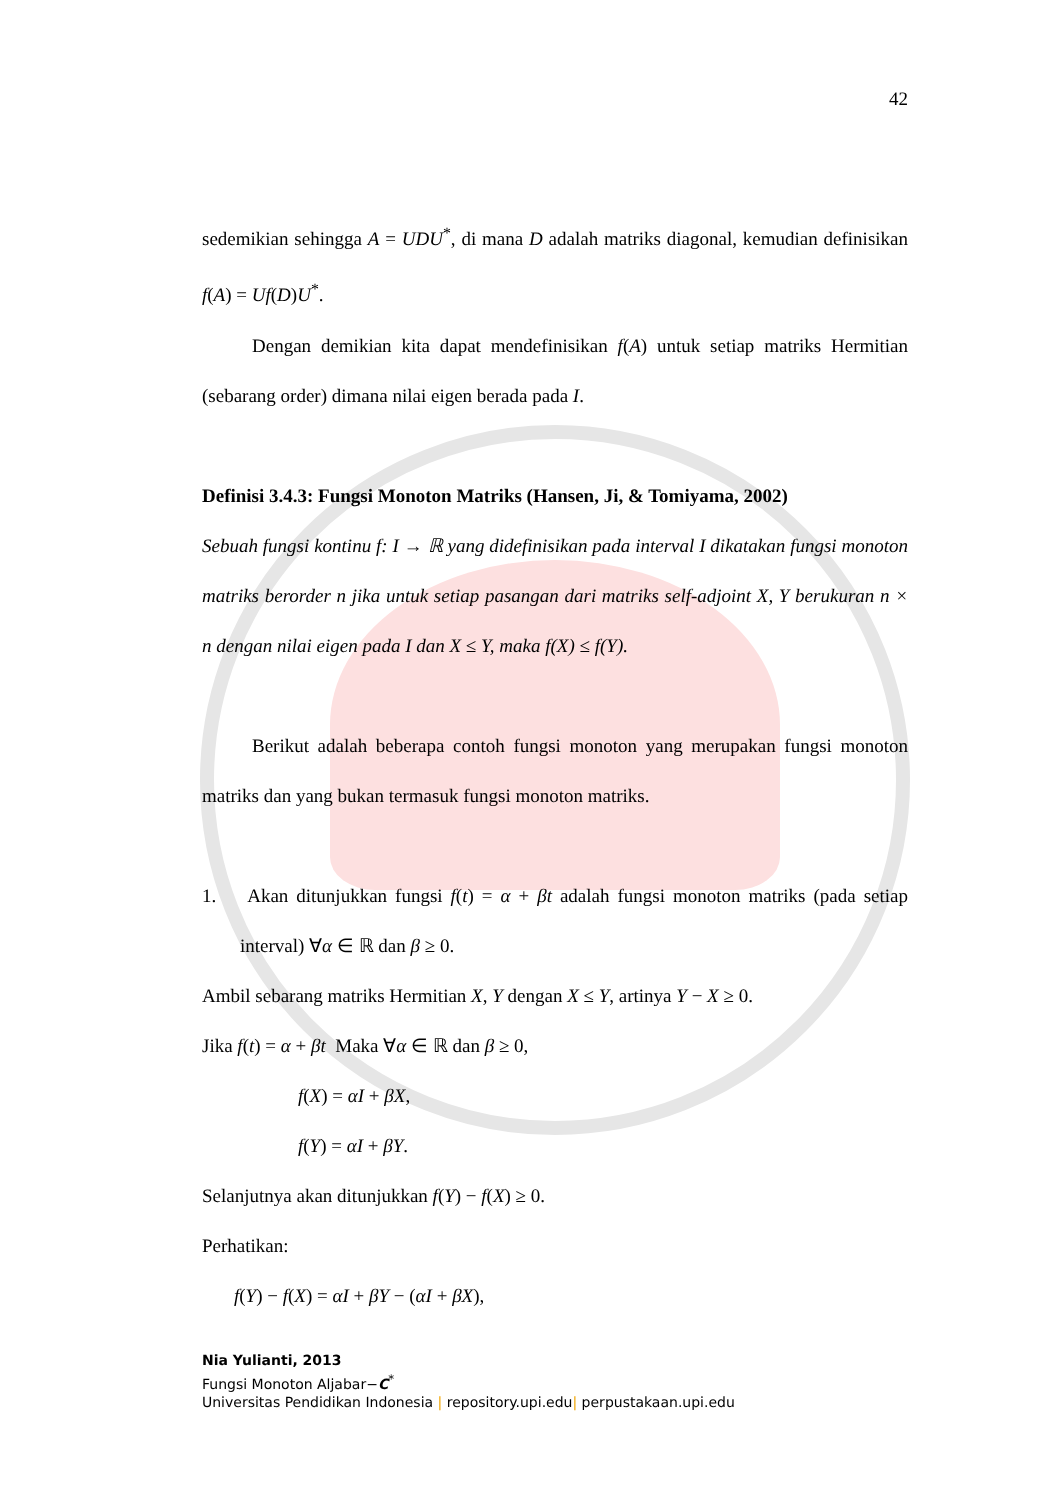42
sedemikian sehingga A = UDU<sup>*</sup>, di mana D adalah matriks diagonal, kemudian definisikan f(A) = Uf(D)U<sup>*</sup>.
Dengan demikian kita dapat mendefinisikan f(A) untuk setiap matriks Hermitian (sebarang order) dimana nilai eigen berada pada I.
Definisi 3.4.3: Fungsi Monoton Matriks (Hansen, Ji, & Tomiyama, 2002)
Sebuah fungsi kontinu f: I → ℝ yang didefinisikan pada interval I dikatakan fungsi monoton matriks berorder n jika untuk setiap pasangan dari matriks self-adjoint X, Y berukuran n × n dengan nilai eigen pada I dan X ≤ Y, maka f(X) ≤ f(Y).
Berikut adalah beberapa contoh fungsi monoton yang merupakan fungsi monoton matriks dan yang bukan termasuk fungsi monoton matriks.
1. Akan ditunjukkan fungsi f(t) = α + βt adalah fungsi monoton matriks (pada setiap interval) ∀α ∈ ℝ dan β ≥ 0.
Ambil sebarang matriks Hermitian X, Y dengan X ≤ Y, artinya Y − X ≥ 0.
Jika f(t) = α + βt Maka ∀α ∈ ℝ dan β ≥ 0,
f(X) = αI + βX,
f(Y) = αI + βY.
Selanjutnya akan ditunjukkan f(Y) − f(X) ≥ 0.
Perhatikan:
f(Y) − f(X) = αI + βY − (αI + βX),
Nia Yulianti, 2013
Fungsi Monoton Aljabar−C<sup>*</sup>
Universitas Pendidikan Indonesia | repository.upi.edu| perpustakaan.upi.edu